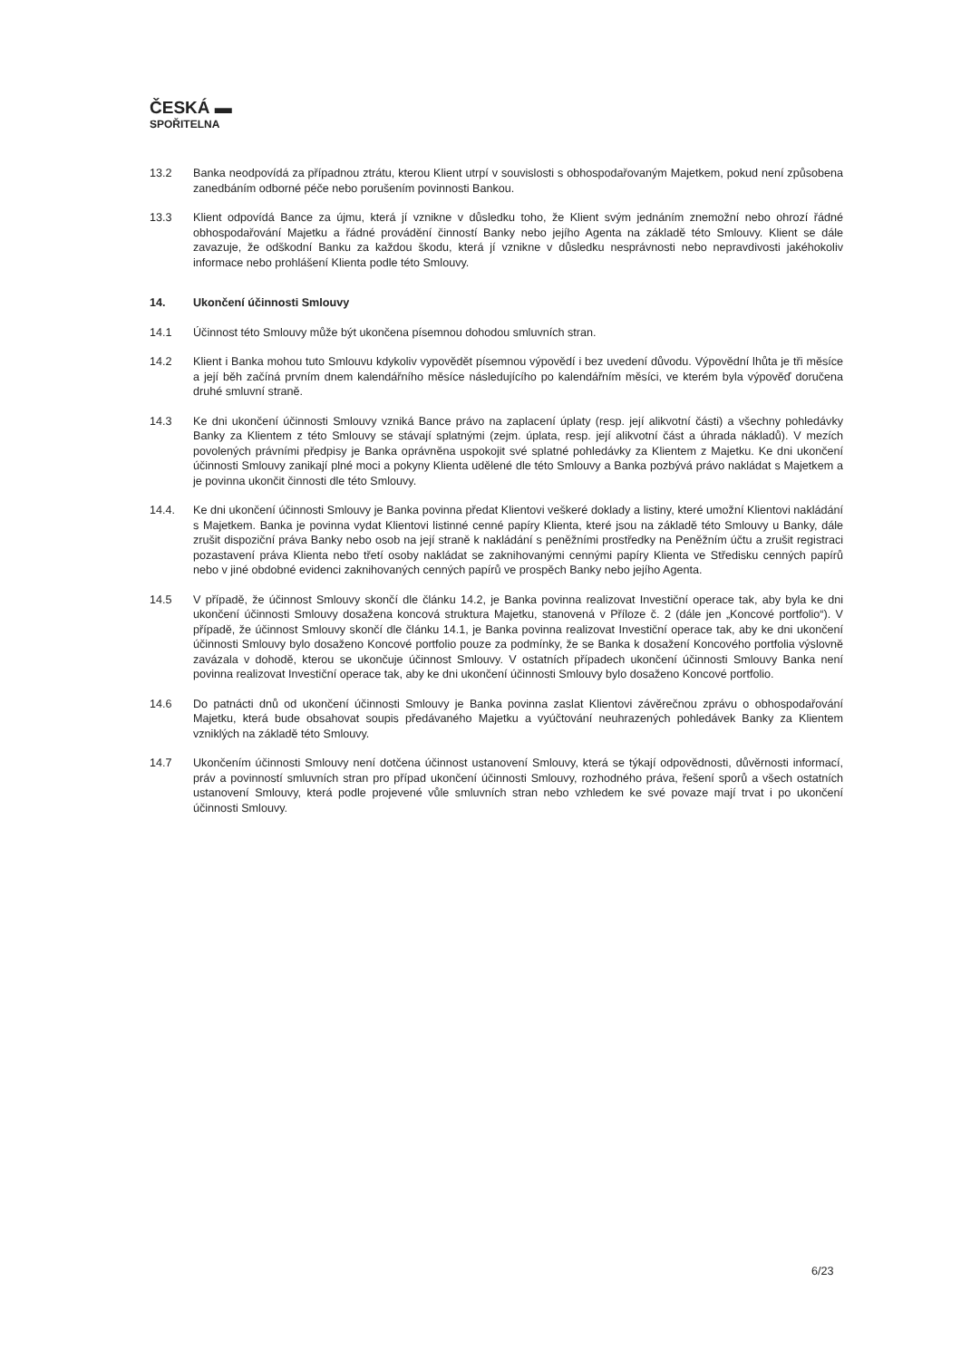ČESKÁ ▬
SPOŘITELNA
13.2 Banka neodpovídá za případnou ztrátu, kterou Klient utrpí v souvislosti s obhospodařovaným Majetkem, pokud není způsobena zanedbáním odborné péče nebo porušením povinnosti Bankou.
13.3 Klient odpovídá Bance za újmu, která jí vznikne v důsledku toho, že Klient svým jednáním znemožní nebo ohrozí řádné obhospodařování Majetku a řádné provádění činností Banky nebo jejího Agenta na základě této Smlouvy. Klient se dále zavazuje, že odškodní Banku za každou škodu, která jí vznikne v důsledku nesprávnosti nebo nepravdivosti jakéhokoliv informace nebo prohlášení Klienta podle této Smlouvy.
14. Ukončení účinnosti Smlouvy
14.1 Účinnost této Smlouvy může být ukončena písemnou dohodou smluvních stran.
14.2 Klient i Banka mohou tuto Smlouvu kdykoliv vypovědět písemnou výpovědí i bez uvedení důvodu. Výpovědní lhůta je tři měsíce a její běh začíná prvním dnem kalendářního měsíce následujícího po kalendářním měsíci, ve kterém byla výpověď doručena druhé smluvní straně.
14.3 Ke dni ukončení účinnosti Smlouvy vzniká Bance právo na zaplacení úplaty (resp. její alikvotní části) a všechny pohledávky Banky za Klientem z této Smlouvy se stávají splatnými (zejm. úplata, resp. její alikvotní část a úhrada nákladů). V mezích povolených právními předpisy je Banka oprávněna uspokojit své splatné pohledávky za Klientem z Majetku. Ke dni ukončení účinnosti Smlouvy zanikají plné moci a pokyny Klienta udělené dle této Smlouvy a Banka pozbývá právo nakládat s Majetkem a je povinna ukončit činnosti dle této Smlouvy.
14.4. Ke dni ukončení účinnosti Smlouvy je Banka povinna předat Klientovi veškeré doklady a listiny, které umožní Klientovi nakládání s Majetkem. Banka je povinna vydat Klientovi listinné cenné papíry Klienta, které jsou na základě této Smlouvy u Banky, dále zrušit dispoziční práva Banky nebo osob na její straně k nakládání s peněžními prostředky na Peněžním účtu a zrušit registraci pozastavení práva Klienta nebo třetí osoby nakládat se zaknihovanými cennými papíry Klienta ve Středisku cenných papírů nebo v jiné obdobné evidenci zaknihovaných cenných papírů ve prospěch Banky nebo jejího Agenta.
14.5 V případě, že účinnost Smlouvy skončí dle článku 14.2, je Banka povinna realizovat Investiční operace tak, aby byla ke dni ukončení účinnosti Smlouvy dosažena koncová struktura Majetku, stanovená v Příloze č. 2 (dále jen „Koncové portfolio“). V případě, že účinnost Smlouvy skončí dle článku 14.1, je Banka povinna realizovat Investiční operace tak, aby ke dni ukončení účinnosti Smlouvy bylo dosaženo Koncové portfolio pouze za podmínky, že se Banka k dosažení Koncového portfolia výslovně zavázala v dohodě, kterou se ukončuje účinnost Smlouvy. V ostatních případech ukončení účinnosti Smlouvy Banka není povinna realizovat Investiční operace tak, aby ke dni ukončení účinnosti Smlouvy bylo dosaženo Koncové portfolio.
14.6 Do patnácti dnů od ukončení účinnosti Smlouvy je Banka povinna zaslat Klientovi závěrečnou zprávu o obhospodařování Majetku, která bude obsahovat soupis předávaného Majetku a vyúčtování neuhrazených pohledávek Banky za Klientem vzniklých na základě této Smlouvy.
14.7 Ukončením účinnosti Smlouvy není dotčena účinnost ustanovení Smlouvy, která se týkají odpovědnosti, důvěrnosti informací, práv a povinností smluvních stran pro případ ukončení účinnosti Smlouvy, rozhodného práva, řešení sporů a všech ostatních ustanovení Smlouvy, která podle projevené vůle smluvních stran nebo vzhledem ke své povaze mají trvat i po ukončení účinnosti Smlouvy.
6/23